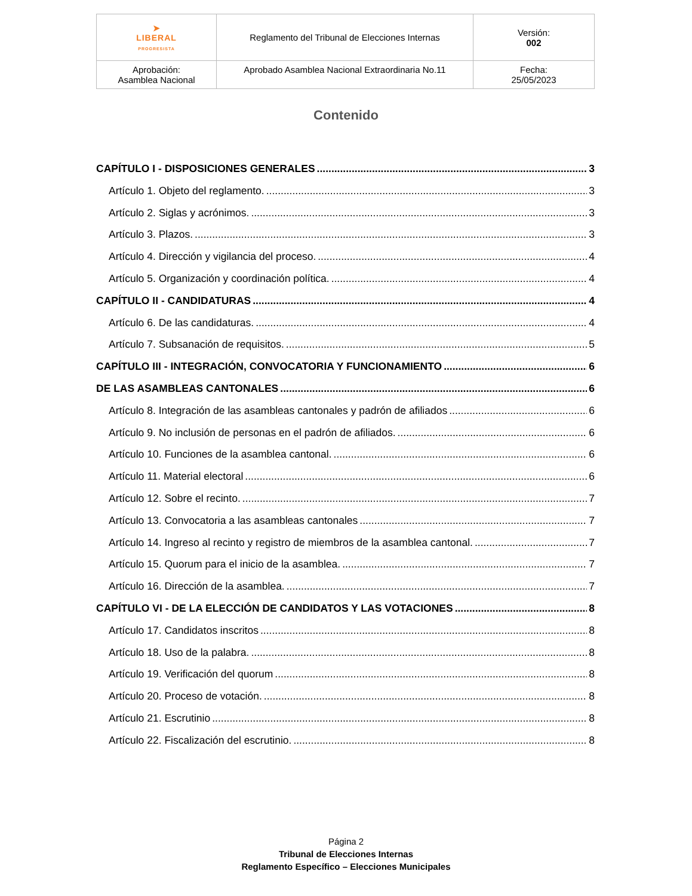| ➤ LIBERAL PROGRESISTA | Reglamento del Tribunal de Elecciones Internas | Versión: 002 |
| Aprobación: Asamblea Nacional | Aprobado Asamblea Nacional Extraordinaria No.11 | Fecha: 25/05/2023 |
Contenido
CAPÍTULO I - DISPOSICIONES GENERALES 3
Artículo 1. Objeto del reglamento. 3
Artículo 2. Siglas y acrónimos. 3
Artículo 3. Plazos. 3
Artículo 4. Dirección y vigilancia del proceso. 4
Artículo 5. Organización y coordinación política. 4
CAPÍTULO II - CANDIDATURAS 4
Artículo 6. De las candidaturas. 4
Artículo 7. Subsanación de requisitos. 5
CAPÍTULO III - INTEGRACIÓN, CONVOCATORIA Y FUNCIONAMIENTO 6
DE LAS ASAMBLEAS CANTONALES 6
Artículo 8. Integración de las asambleas cantonales y padrón de afiliados 6
Artículo 9. No inclusión de personas en el padrón de afiliados. 6
Artículo 10. Funciones de la asamblea cantonal. 6
Artículo 11. Material electoral 6
Artículo 12. Sobre el recinto. 7
Artículo 13. Convocatoria a las asambleas cantonales 7
Artículo 14. Ingreso al recinto y registro de miembros de la asamblea cantonal. 7
Artículo 15. Quorum para el inicio de la asamblea. 7
Artículo 16. Dirección de la asamblea. 7
CAPÍTULO VI - DE LA ELECCIÓN DE CANDIDATOS Y LAS VOTACIONES 8
Artículo 17. Candidatos inscritos 8
Artículo 18. Uso de la palabra. 8
Artículo 19. Verificación del quorum 8
Artículo 20. Proceso de votación. 8
Artículo 21. Escrutinio 8
Artículo 22. Fiscalización del escrutinio. 8
Página 2
Tribunal de Elecciones Internas
Reglamento Específico – Elecciones Municipales